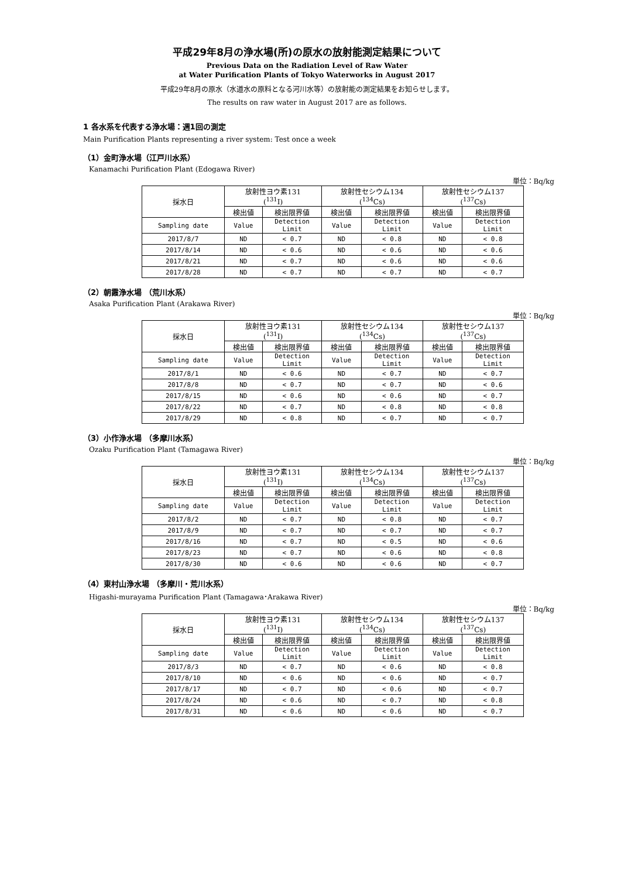平成29年8月の浄水場(所)の原水の放射能測定結果について
Previous Data on the Radiation Level of Raw Water
at Water Purification Plants of Tokyo Waterworks in August 2017
平成29年8月の原水（水道水の原料となる河川水等）の放射能の測定結果をお知らせします。
The results on raw water in August 2017 are as follows.
1 各水系を代表する浄水場：週1回の測定
Main Purification Plants representing a river system: Test once a week
（1）金町浄水場（江戸川水系）
Kanamachi Purification Plant (Edogawa River)
単位：Bq/kg
| 採水日 | 放射性ヨウ素131 (<sup>131</sup>I) | | 放射性セシウム134 (<sup>134</sup>Cs) | | 放射性セシウム137 (<sup>137</sup>Cs) | |
| --- | --- | --- | --- | --- | --- | --- |
| | 検出値 | 検出限界値 | 検出値 | 検出限界値 | 検出値 | 検出限界値 |
| Sampling date | Value | Detection Limit | Value | Detection Limit | Value | Detection Limit |
| 2017/8/7 | ND | < 0.7 | ND | < 0.8 | ND | < 0.8 |
| 2017/8/14 | ND | < 0.6 | ND | < 0.6 | ND | < 0.6 |
| 2017/8/21 | ND | < 0.7 | ND | < 0.6 | ND | < 0.6 |
| 2017/8/28 | ND | < 0.7 | ND | < 0.7 | ND | < 0.7 |
（2）朝霞浄水場 （荒川水系）
Asaka Purification Plant (Arakawa River)
単位：Bq/kg
| 採水日 | 放射性ヨウ素131 (<sup>131</sup>I) | | 放射性セシウム134 (<sup>134</sup>Cs) | | 放射性セシウム137 (<sup>137</sup>Cs) | |
| --- | --- | --- | --- | --- | --- | --- |
| | 検出値 | 検出限界値 | 検出値 | 検出限界値 | 検出値 | 検出限界値 |
| Sampling date | Value | Detection Limit | Value | Detection Limit | Value | Detection Limit |
| 2017/8/1 | ND | < 0.6 | ND | < 0.7 | ND | < 0.7 |
| 2017/8/8 | ND | < 0.7 | ND | < 0.7 | ND | < 0.6 |
| 2017/8/15 | ND | < 0.6 | ND | < 0.6 | ND | < 0.7 |
| 2017/8/22 | ND | < 0.7 | ND | < 0.8 | ND | < 0.8 |
| 2017/8/29 | ND | < 0.8 | ND | < 0.7 | ND | < 0.7 |
（3）小作浄水場 （多摩川水系）
Ozaku Purification Plant (Tamagawa River)
単位：Bq/kg
| 採水日 | 放射性ヨウ素131 (<sup>131</sup>I) | | 放射性セシウム134 (<sup>134</sup>Cs) | | 放射性セシウム137 (<sup>137</sup>Cs) | |
| --- | --- | --- | --- | --- | --- | --- |
| | 検出値 | 検出限界値 | 検出値 | 検出限界値 | 検出値 | 検出限界値 |
| Sampling date | Value | Detection Limit | Value | Detection Limit | Value | Detection Limit |
| 2017/8/2 | ND | < 0.7 | ND | < 0.8 | ND | < 0.7 |
| 2017/8/9 | ND | < 0.7 | ND | < 0.7 | ND | < 0.7 |
| 2017/8/16 | ND | < 0.7 | ND | < 0.5 | ND | < 0.6 |
| 2017/8/23 | ND | < 0.7 | ND | < 0.6 | ND | < 0.8 |
| 2017/8/30 | ND | < 0.6 | ND | < 0.6 | ND | < 0.7 |
（4）東村山浄水場 （多摩川・荒川水系）
Higashi-murayama Purification Plant (Tamagawa･Arakawa River)
単位：Bq/kg
| 採水日 | 放射性ヨウ素131 (<sup>131</sup>I) | | 放射性セシウム134 (<sup>134</sup>Cs) | | 放射性セシウム137 (<sup>137</sup>Cs) | |
| --- | --- | --- | --- | --- | --- | --- |
| | 検出値 | 検出限界値 | 検出値 | 検出限界値 | 検出値 | 検出限界値 |
| Sampling date | Value | Detection Limit | Value | Detection Limit | Value | Detection Limit |
| 2017/8/3 | ND | < 0.7 | ND | < 0.6 | ND | < 0.8 |
| 2017/8/10 | ND | < 0.6 | ND | < 0.6 | ND | < 0.7 |
| 2017/8/17 | ND | < 0.7 | ND | < 0.6 | ND | < 0.7 |
| 2017/8/24 | ND | < 0.6 | ND | < 0.7 | ND | < 0.8 |
| 2017/8/31 | ND | < 0.6 | ND | < 0.6 | ND | < 0.7 |